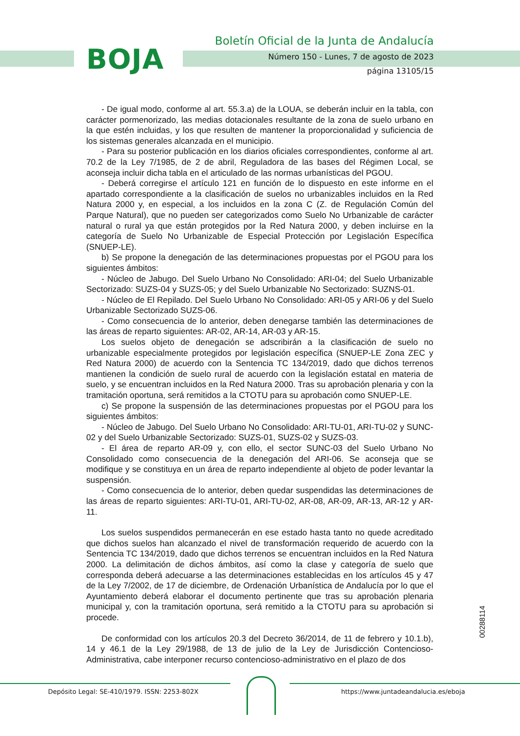BOJA
Boletín Oficial de la Junta de Andalucía
Número 150 - Lunes, 7 de agosto de 2023
página 13105/15
- De igual modo, conforme al art. 55.3.a) de la LOUA, se deberán incluir en la tabla, con carácter pormenorizado, las medias dotacionales resultante de la zona de suelo urbano en la que estén incluidas, y los que resulten de mantener la proporcionalidad y suficiencia de los sistemas generales alcanzada en el municipio.
- Para su posterior publicación en los diarios oficiales correspondientes, conforme al art. 70.2 de la Ley 7/1985, de 2 de abril, Reguladora de las bases del Régimen Local, se aconseja incluir dicha tabla en el articulado de las normas urbanísticas del PGOU.
- Deberá corregirse el artículo 121 en función de lo dispuesto en este informe en el apartado correspondiente a la clasificación de suelos no urbanizables incluidos en la Red Natura 2000 y, en especial, a los incluidos en la zona C (Z. de Regulación Común del Parque Natural), que no pueden ser categorizados como Suelo No Urbanizable de carácter natural o rural ya que están protegidos por la Red Natura 2000, y deben incluirse en la categoría de Suelo No Urbanizable de Especial Protección por Legislación Específica (SNUEP-LE).
b) Se propone la denegación de las determinaciones propuestas por el PGOU para los siguientes ámbitos:
- Núcleo de Jabugo. Del Suelo Urbano No Consolidado: ARI-04; del Suelo Urbanizable Sectorizado: SUZS-04 y SUZS-05; y del Suelo Urbanizable No Sectorizado: SUZNS-01.
- Núcleo de El Repilado. Del Suelo Urbano No Consolidado: ARI-05 y ARI-06 y del Suelo Urbanizable Sectorizado SUZS-06.
- Como consecuencia de lo anterior, deben denegarse también las determinaciones de las áreas de reparto siguientes: AR-02, AR-14, AR-03 y AR-15.
Los suelos objeto de denegación se adscribirán a la clasificación de suelo no urbanizable especialmente protegidos por legislación específica (SNUEP-LE Zona ZEC y Red Natura 2000) de acuerdo con la Sentencia TC 134/2019, dado que dichos terrenos mantienen la condición de suelo rural de acuerdo con la legislación estatal en materia de suelo, y se encuentran incluidos en la Red Natura 2000. Tras su aprobación plenaria y con la tramitación oportuna, será remitidos a la CTOTU para su aprobación como SNUEP-LE.
c) Se propone la suspensión de las determinaciones propuestas por el PGOU para los siguientes ámbitos:
- Núcleo de Jabugo. Del Suelo Urbano No Consolidado: ARI-TU-01, ARI-TU-02 y SUNC-02 y del Suelo Urbanizable Sectorizado: SUZS-01, SUZS-02 y SUZS-03.
- El área de reparto AR-09 y, con ello, el sector SUNC-03 del Suelo Urbano No Consolidado como consecuencia de la denegación del ARI-06. Se aconseja que se modifique y se constituya en un área de reparto independiente al objeto de poder levantar la suspensión.
- Como consecuencia de lo anterior, deben quedar suspendidas las determinaciones de las áreas de reparto siguientes: ARI-TU-01, ARI-TU-02, AR-08, AR-09, AR-13, AR-12 y AR-11.
Los suelos suspendidos permanecerán en ese estado hasta tanto no quede acreditado que dichos suelos han alcanzado el nivel de transformación requerido de acuerdo con la Sentencia TC 134/2019, dado que dichos terrenos se encuentran incluidos en la Red Natura 2000. La delimitación de dichos ámbitos, así como la clase y categoría de suelo que corresponda deberá adecuarse a las determinaciones establecidas en los artículos 45 y 47 de la Ley 7/2002, de 17 de diciembre, de Ordenación Urbanística de Andalucía por lo que el Ayuntamiento deberá elaborar el documento pertinente que tras su aprobación plenaria municipal y, con la tramitación oportuna, será remitido a la CTOTU para su aprobación si procede.
De conformidad con los artículos 20.3 del Decreto 36/2014, de 11 de febrero y 10.1.b), 14 y 46.1 de la Ley 29/1988, de 13 de julio de la Ley de Jurisdicción Contencioso-Administrativa, cabe interponer recurso contencioso-administrativo en el plazo de dos
00288114
Depósito Legal: SE-410/1979. ISSN: 2253-802X
https://www.juntadeandalucia.es/eboja